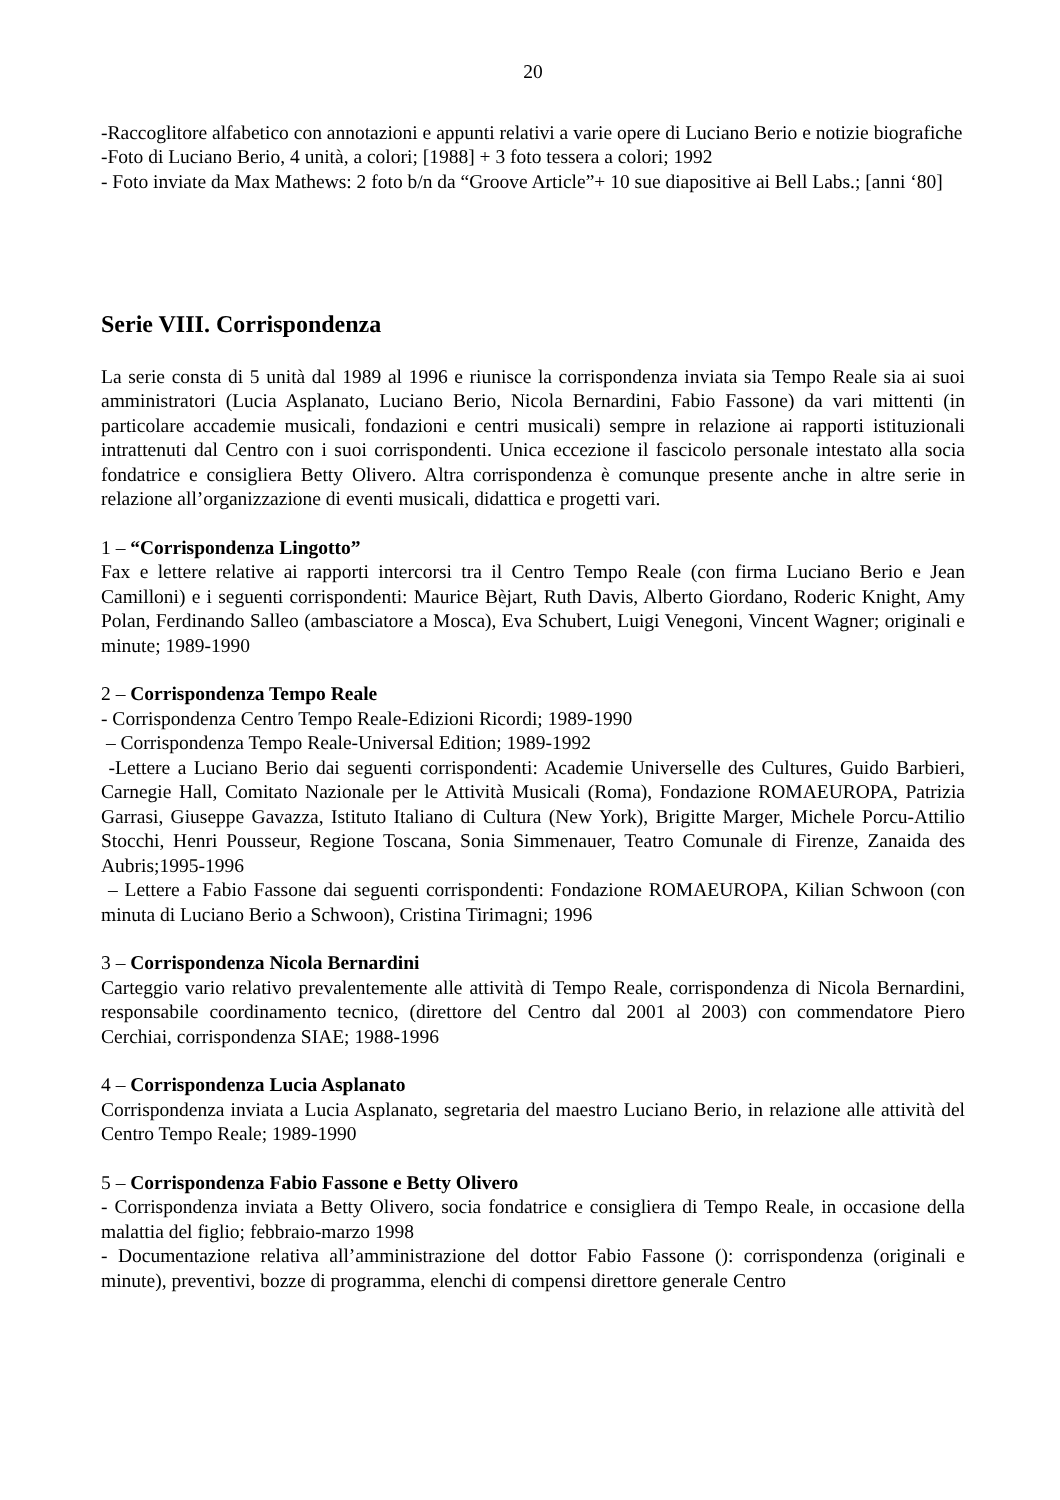20
-Raccoglitore alfabetico con annotazioni e appunti relativi a varie opere di Luciano Berio e notizie biografiche
-Foto di Luciano Berio, 4 unità, a colori; [1988] + 3 foto tessera a colori; 1992
- Foto inviate da Max Mathews: 2 foto b/n da “Groove Article”+ 10 sue diapositive ai Bell Labs.; [anni ‘80]
Serie VIII. Corrispondenza
La serie consta di 5 unità dal 1989 al 1996 e riunisce la corrispondenza inviata sia Tempo Reale sia ai suoi amministratori (Lucia Asplanato, Luciano Berio, Nicola Bernardini, Fabio Fassone) da vari mittenti (in particolare accademie musicali, fondazioni e centri musicali) sempre in relazione ai rapporti istituzionali intrattenuti dal Centro con i suoi corrispondenti. Unica eccezione il fascicolo personale intestato alla socia fondatrice e consigliera Betty Olivero. Altra corrispondenza è comunque presente anche in altre serie in relazione all’organizzazione di eventi musicali, didattica e progetti vari.
1 – “Corrispondenza Lingotto”
Fax e lettere relative ai rapporti intercorsi tra il Centro Tempo Reale (con firma Luciano Berio e Jean Camilloni) e i seguenti corrispondenti: Maurice Bèjart, Ruth Davis, Alberto Giordano, Roderic Knight, Amy Polan, Ferdinando Salleo (ambasciatore a Mosca), Eva Schubert, Luigi Venegoni, Vincent Wagner; originali e minute; 1989-1990
2 – Corrispondenza Tempo Reale
- Corrispondenza Centro Tempo Reale-Edizioni Ricordi; 1989-1990
– Corrispondenza Tempo Reale-Universal Edition; 1989-1992
-Lettere a Luciano Berio dai seguenti corrispondenti: Academie Universelle des Cultures, Guido Barbieri, Carnegie Hall, Comitato Nazionale per le Attività Musicali (Roma), Fondazione ROMAEUROPA, Patrizia Garrasi, Giuseppe Gavazza, Istituto Italiano di Cultura (New York), Brigitte Marger, Michele Porcu-Attilio Stocchi, Henri Pousseur, Regione Toscana, Sonia Simmenauer, Teatro Comunale di Firenze, Zanaida des Aubris;1995-1996
– Lettere a Fabio Fassone dai seguenti corrispondenti: Fondazione ROMAEUROPA, Kilian Schwoon (con minuta di Luciano Berio a Schwoon), Cristina Tirimagni; 1996
3 – Corrispondenza Nicola Bernardini
Carteggio vario relativo prevalentemente alle attività di Tempo Reale, corrispondenza di Nicola Bernardini, responsabile coordinamento tecnico, (direttore del Centro dal 2001 al 2003) con commendatore Piero Cerchiai, corrispondenza SIAE; 1988-1996
4 – Corrispondenza Lucia Asplanato
Corrispondenza inviata a Lucia Asplanato, segretaria del maestro Luciano Berio, in relazione alle attività del Centro Tempo Reale; 1989-1990
5 – Corrispondenza Fabio Fassone e Betty Olivero
- Corrispondenza inviata a Betty Olivero, socia fondatrice e consigliera di Tempo Reale, in occasione della malattia del figlio; febbraio-marzo 1998
- Documentazione relativa all’amministrazione del dottor Fabio Fassone (): corrispondenza (originali e minute), preventivi, bozze di programma, elenchi di compensi direttore generale Centro